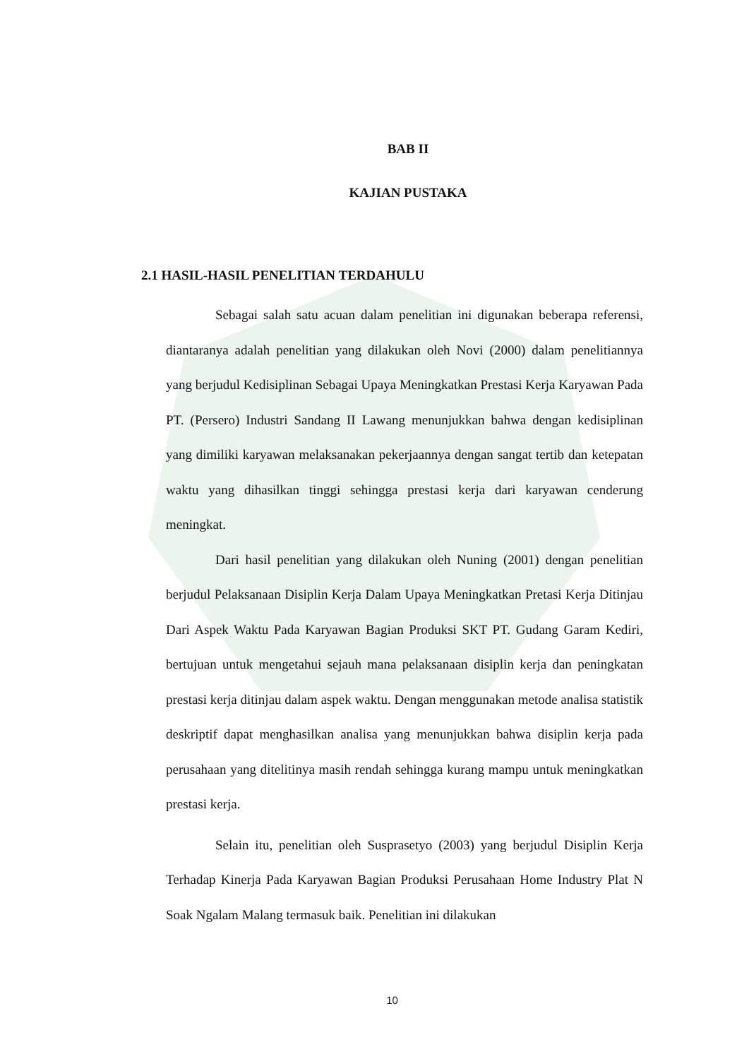BAB II
KAJIAN PUSTAKA
2.1 HASIL-HASIL PENELITIAN TERDAHULU
Sebagai salah satu acuan dalam penelitian ini digunakan beberapa referensi, diantaranya adalah penelitian yang dilakukan oleh Novi (2000) dalam penelitiannya yang berjudul Kedisiplinan Sebagai Upaya Meningkatkan Prestasi Kerja Karyawan Pada PT. (Persero) Industri Sandang II Lawang menunjukkan bahwa dengan kedisiplinan yang dimiliki karyawan melaksanakan pekerjaannya dengan sangat tertib dan ketepatan waktu yang dihasilkan tinggi sehingga prestasi kerja dari karyawan cenderung meningkat.
Dari hasil penelitian yang dilakukan oleh Nuning (2001) dengan penelitian berjudul Pelaksanaan Disiplin Kerja Dalam Upaya Meningkatkan Pretasi Kerja Ditinjau Dari Aspek Waktu Pada Karyawan Bagian Produksi SKT PT. Gudang Garam Kediri, bertujuan untuk mengetahui sejauh mana pelaksanaan disiplin kerja dan peningkatan prestasi kerja ditinjau dalam aspek waktu. Dengan menggunakan metode analisa statistik deskriptif dapat menghasilkan analisa yang menunjukkan bahwa disiplin kerja pada perusahaan yang ditelitinya masih rendah sehingga kurang mampu untuk meningkatkan prestasi kerja.
Selain itu, penelitian oleh Susprasetyo (2003) yang berjudul Disiplin Kerja Terhadap Kinerja Pada Karyawan Bagian Produksi Perusahaan Home Industry Plat N Soak Ngalam Malang termasuk baik. Penelitian ini dilakukan
10